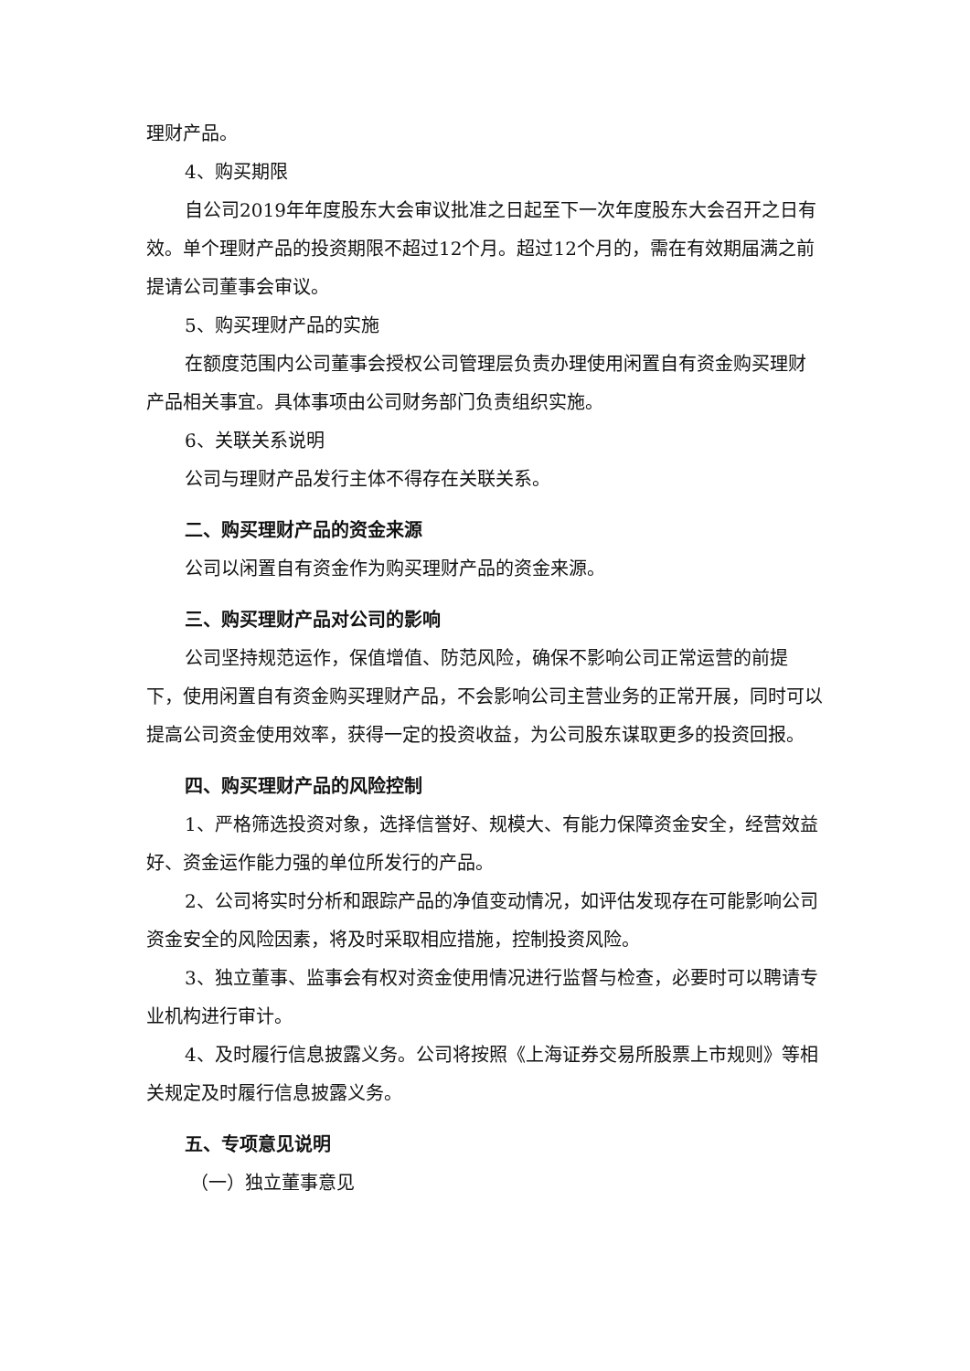理财产品。
4、购买期限
自公司2019年年度股东大会审议批准之日起至下一次年度股东大会召开之日有效。单个理财产品的投资期限不超过12个月。超过12个月的，需在有效期届满之前提请公司董事会审议。
5、购买理财产品的实施
在额度范围内公司董事会授权公司管理层负责办理使用闲置自有资金购买理财产品相关事宜。具体事项由公司财务部门负责组织实施。
6、关联关系说明
公司与理财产品发行主体不得存在关联关系。
二、购买理财产品的资金来源
公司以闲置自有资金作为购买理财产品的资金来源。
三、购买理财产品对公司的影响
公司坚持规范运作，保值增值、防范风险，确保不影响公司正常运营的前提下，使用闲置自有资金购买理财产品，不会影响公司主营业务的正常开展，同时可以提高公司资金使用效率，获得一定的投资收益，为公司股东谋取更多的投资回报。
四、购买理财产品的风险控制
1、严格筛选投资对象，选择信誉好、规模大、有能力保障资金安全，经营效益好、资金运作能力强的单位所发行的产品。
2、公司将实时分析和跟踪产品的净值变动情况，如评估发现存在可能影响公司资金安全的风险因素，将及时采取相应措施，控制投资风险。
3、独立董事、监事会有权对资金使用情况进行监督与检查，必要时可以聘请专业机构进行审计。
4、及时履行信息披露义务。公司将按照《上海证券交易所股票上市规则》等相关规定及时履行信息披露义务。
五、专项意见说明
（一）独立董事意见